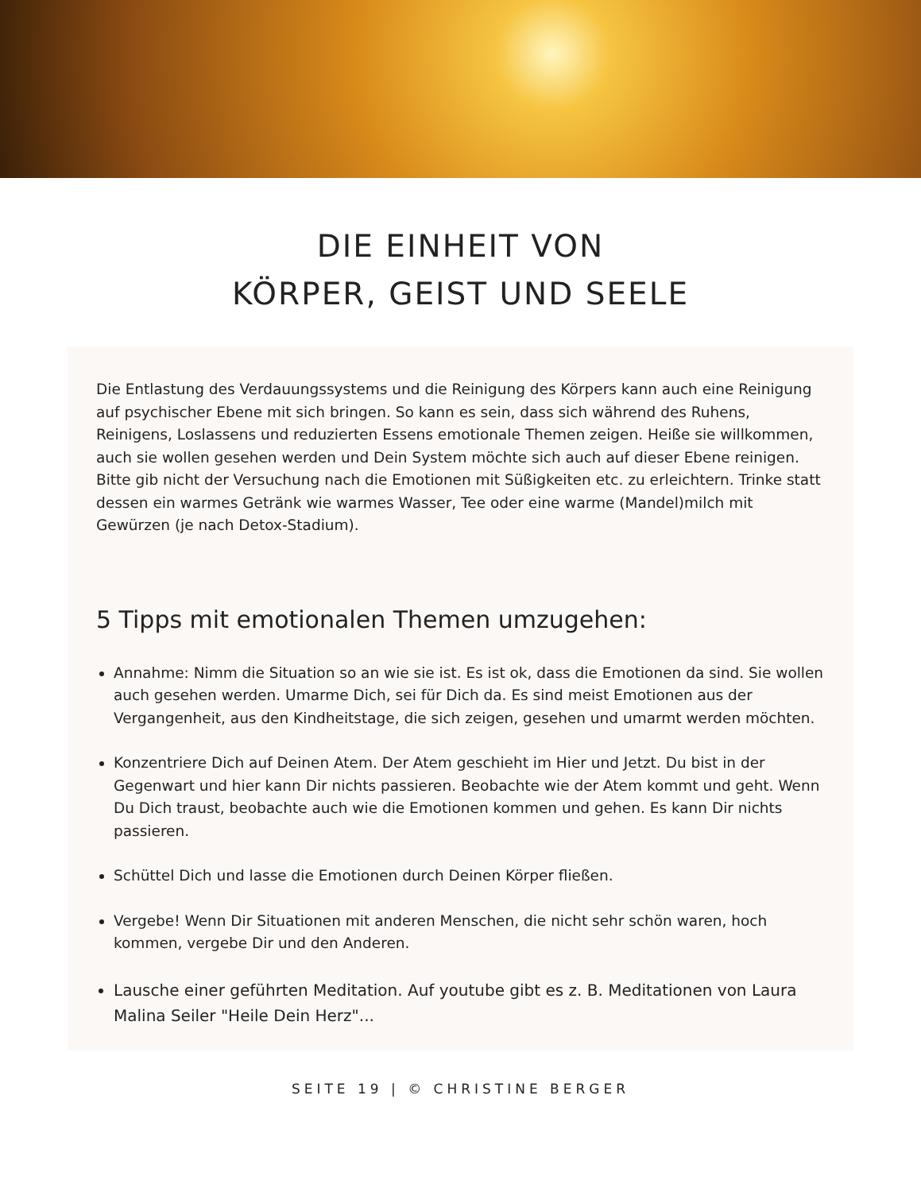DIE EINHEIT VON
KÖRPER, GEIST UND SEELE
Die Entlastung des Verdauungssystems und die Reinigung des Körpers kann auch eine Reinigung auf psychischer Ebene mit sich bringen. So kann es sein, dass sich während des Ruhens, Reinigens, Loslassens und reduzierten Essens emotionale Themen zeigen. Heiße sie willkommen, auch sie wollen gesehen werden und Dein System möchte sich auch auf dieser Ebene reinigen.
Bitte gib nicht der Versuchung nach die Emotionen mit Süßigkeiten etc. zu erleichtern. Trinke statt dessen ein warmes Getränk wie warmes Wasser, Tee oder eine warme (Mandel)milch mit Gewürzen (je nach Detox-Stadium).
5 Tipps mit emotionalen Themen umzugehen:
Annahme: Nimm die Situation so an wie sie ist. Es ist ok, dass die Emotionen da sind. Sie wollen auch gesehen werden. Umarme Dich, sei für Dich da. Es sind meist Emotionen aus der Vergangenheit, aus den Kindheitstage, die sich zeigen, gesehen und umarmt werden möchten.
Konzentriere Dich auf Deinen Atem. Der Atem geschieht im Hier und Jetzt. Du bist in der Gegenwart und hier kann Dir nichts passieren. Beobachte wie der Atem kommt und geht. Wenn Du Dich traust, beobachte auch wie die Emotionen kommen und gehen. Es kann Dir nichts passieren.
Schüttel Dich und lasse die Emotionen durch Deinen Körper fließen.
Vergebe! Wenn Dir Situationen mit anderen Menschen, die nicht sehr schön waren, hoch kommen, vergebe Dir und den Anderen.
Lausche einer geführten Meditation. Auf youtube gibt es z. B. Meditationen von Laura Malina Seiler "Heile Dein Herz"...
SEITE 19 | © CHRISTINE BERGER